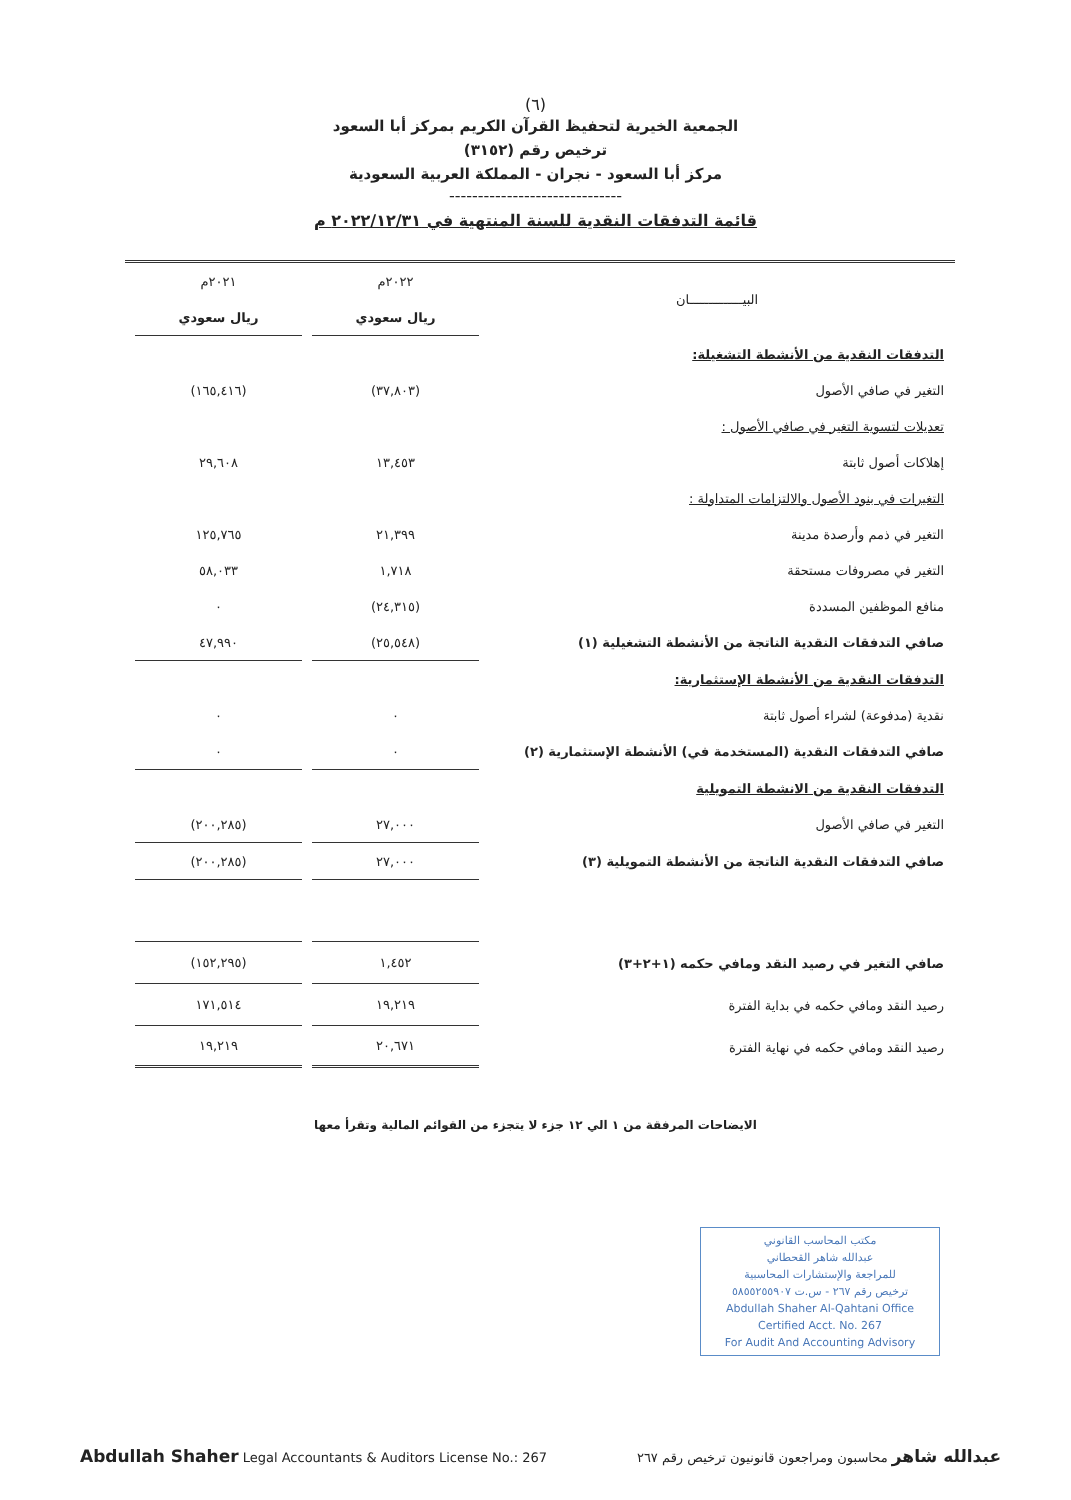(٦)
الجمعية الخيرية لتحفيظ القرآن الكريم بمركز أبا السعود
ترخيص رقم (٣١٥٢)
مركز أبا السعود - نجران - المملكة العربية السعودية
------------------------------
قائمة التدفقات النقدية للسنة المنتهية في ٢٠٢٢/١٢/٣١ م
| البيــــــــــــــان | ٢٠٢٢م | ٢٠٢١م |
| | ريال سعودي | ريال سعودي |
| التدفقات النقدية من الأنشطة التشغيلة: | | |
| التغير في صافي الأصول | (٣٧,٨٠٣) | (١٦٥,٤١٦) |
| تعديلات لتسوية التغير في صافي الأصول : | | |
| إهلاكات أصول ثابتة | ١٣,٤٥٣ | ٢٩,٦٠٨ |
| التغيرات في بنود الأصول والالتزامات المتداولة : | | |
| التغير في ذمم وأرصدة مدينة | ٢١,٣٩٩ | ١٢٥,٧٦٥ |
| التغير في مصروفات مستحقة | ١,٧١٨ | ٥٨,٠٣٣ |
| منافع الموظفين المسددة | (٢٤,٣١٥) | ٠ |
| صافي التدفقات النقدية الناتجة من الأنشطة التشغيلية (١) | (٢٥,٥٤٨) | ٤٧,٩٩٠ |
| التدفقات النقدية من الأنشطة الإستثمارية: | | |
| نقدية (مدفوعة) لشراء أصول ثابتة | ٠ | ٠ |
| صافي التدفقات النقدية (المستخدمة في) الأنشطة الإستثمارية (٢) | ٠ | ٠ |
| التدفقات النقدية من الانشطة التمويلية | | |
| التغير في صافي الأصول | ٢٧,٠٠٠ | (٢٠٠,٢٨٥) |
| صافي التدفقات النقدية الناتجة من الأنشطة التمويلية (٣) | ٢٧,٠٠٠ | (٢٠٠,٢٨٥) |
| صافي التغير في رصيد النقد ومافي حكمه (١+٢+٣) | ١,٤٥٢ | (١٥٢,٢٩٥) |
| رصيد النقد ومافي حكمه في بداية الفترة | ١٩,٢١٩ | ١٧١,٥١٤ |
| رصيد النقد ومافي حكمه في نهاية الفترة | ٢٠,٦٧١ | ١٩,٢١٩ |
الايضاحات المرفقة من ١ الي ١٢ جزء لا يتجزء من القوائم المالية وتقرأ معها
مكتب المحاسب القانوني
عبدالله شاهر القحطاني
للمراجعة والإستشارات المحاسبية
ترخيص رقم ٢٦٧ - س.ت ٥٨٥٥٢٥٥٩٠٧
Abdullah Shaher Al-Qahtani Office
Certified Acct. No. 267
For Audit And Accounting Advisory
Abdullah Shaher Legal Accountants & Auditors License No.: 267
عبدالله شاهر محاسبون ومراجعون قانونيون ترخيص رقم ٢٦٧